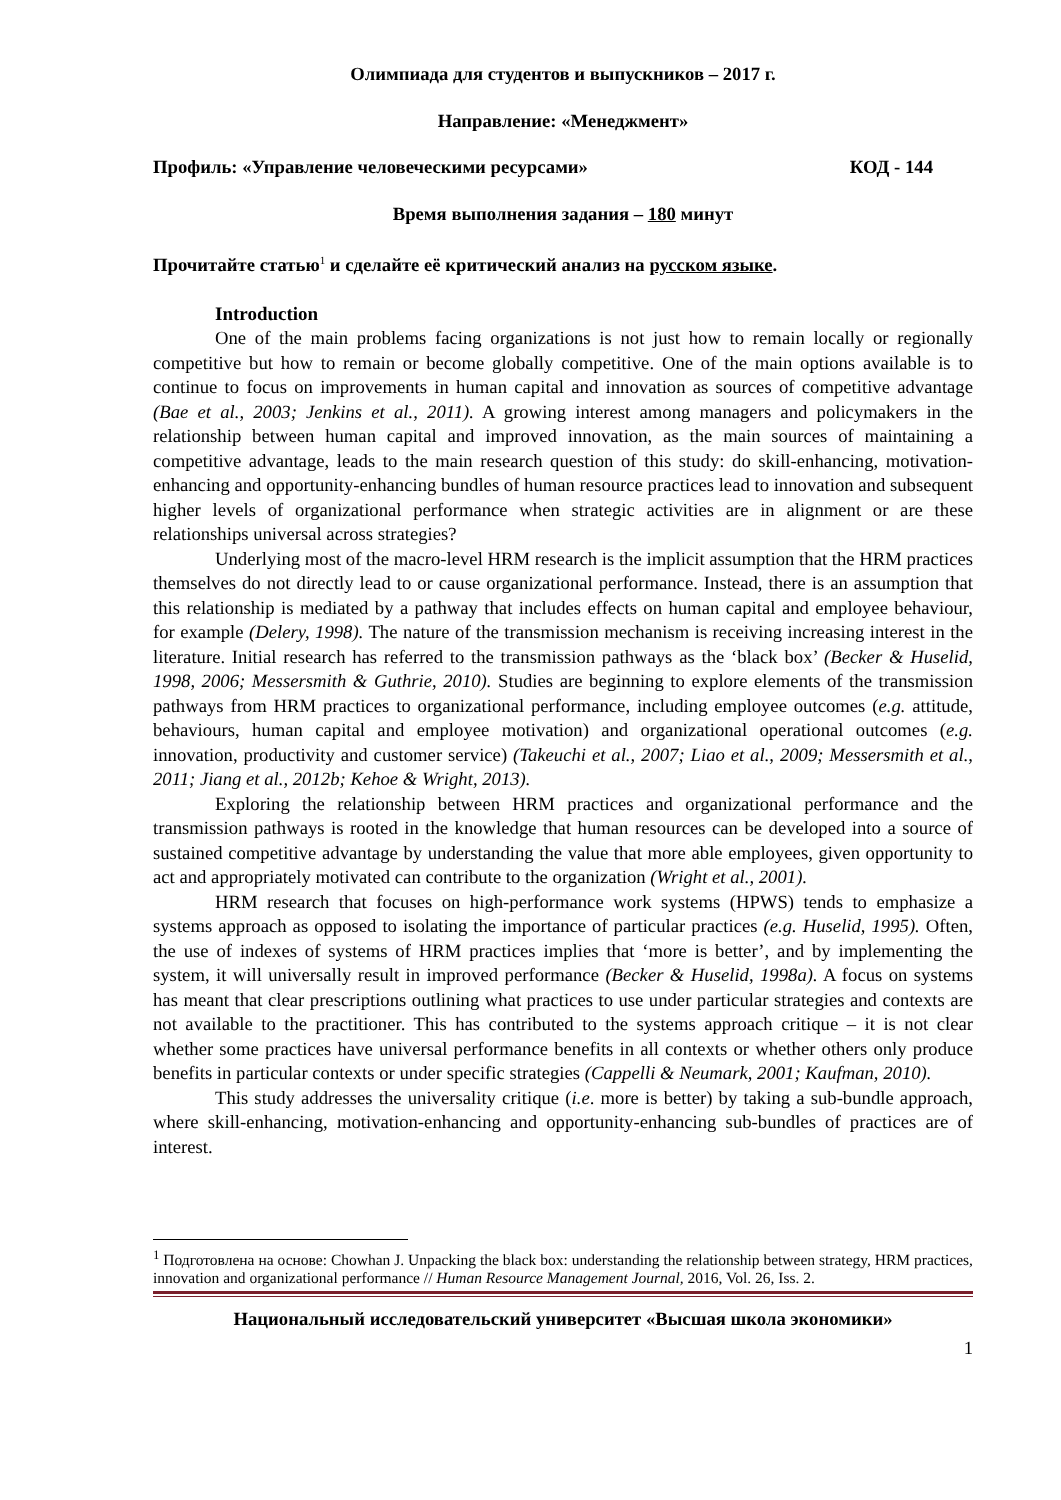Олимпиада для студентов и выпускников – 2017 г.
Направление: «Менеджмент»
Профиль: «Управление человеческими ресурсами» КОД - 144
Время выполнения задания – 180 минут
Прочитайте статью<sup>1</sup> и сделайте её критический анализ на русском языке.
Introduction
One of the main problems facing organizations is not just how to remain locally or regionally competitive but how to remain or become globally competitive. One of the main options available is to continue to focus on improvements in human capital and innovation as sources of competitive advantage (Bae et al., 2003; Jenkins et al., 2011). A growing interest among managers and policymakers in the relationship between human capital and improved innovation, as the main sources of maintaining a competitive advantage, leads to the main research question of this study: do skill-enhancing, motivation-enhancing and opportunity-enhancing bundles of human resource practices lead to innovation and subsequent higher levels of organizational performance when strategic activities are in alignment or are these relationships universal across strategies?
Underlying most of the macro-level HRM research is the implicit assumption that the HRM practices themselves do not directly lead to or cause organizational performance. Instead, there is an assumption that this relationship is mediated by a pathway that includes effects on human capital and employee behaviour, for example (Delery, 1998). The nature of the transmission mechanism is receiving increasing interest in the literature. Initial research has referred to the transmission pathways as the ‘black box’ (Becker & Huselid, 1998, 2006; Messersmith & Guthrie, 2010). Studies are beginning to explore elements of the transmission pathways from HRM practices to organizational performance, including employee outcomes (e.g. attitude, behaviours, human capital and employee motivation) and organizational operational outcomes (e.g. innovation, productivity and customer service) (Takeuchi et al., 2007; Liao et al., 2009; Messersmith et al., 2011; Jiang et al., 2012b; Kehoe & Wright, 2013).
Exploring the relationship between HRM practices and organizational performance and the transmission pathways is rooted in the knowledge that human resources can be developed into a source of sustained competitive advantage by understanding the value that more able employees, given opportunity to act and appropriately motivated can contribute to the organization (Wright et al., 2001).
HRM research that focuses on high-performance work systems (HPWS) tends to emphasize a systems approach as opposed to isolating the importance of particular practices (e.g. Huselid, 1995). Often, the use of indexes of systems of HRM practices implies that ‘more is better’, and by implementing the system, it will universally result in improved performance (Becker & Huselid, 1998a). A focus on systems has meant that clear prescriptions outlining what practices to use under particular strategies and contexts are not available to the practitioner. This has contributed to the systems approach critique – it is not clear whether some practices have universal performance benefits in all contexts or whether others only produce benefits in particular contexts or under specific strategies (Cappelli & Neumark, 2001; Kaufman, 2010).
This study addresses the universality critique (i.e. more is better) by taking a sub-bundle approach, where skill-enhancing, motivation-enhancing and opportunity-enhancing sub-bundles of practices are of interest.
<sup>1</sup> Подготовлена на основе: Chowhan J. Unpacking the black box: understanding the relationship between strategy, HRM practices, innovation and organizational performance // Human Resource Management Journal, 2016, Vol. 26, Iss. 2.
Национальный исследовательский университет «Высшая школа экономики»
1